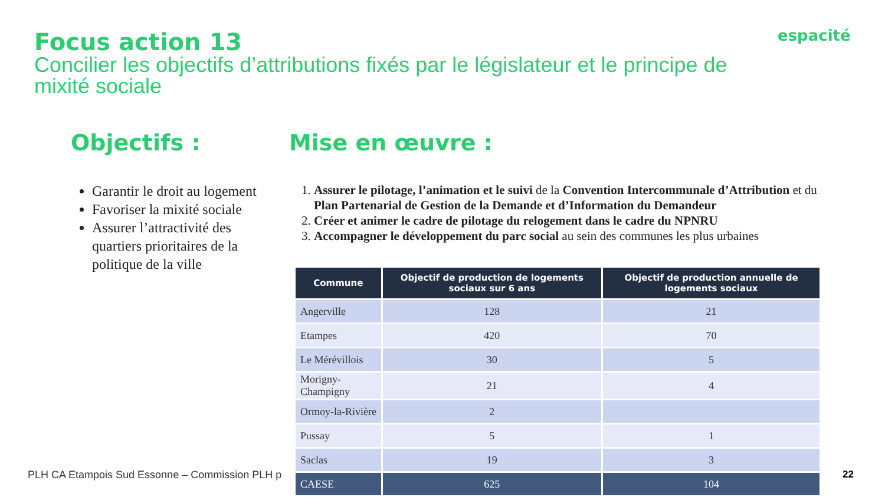Focus action 13
Concilier les objectifs d’attributions fixés par le législateur et le principe de mixité sociale
espacité
Objectifs :
Garantir le droit au logement
Favoriser la mixité sociale
Assurer l’attractivité des quartiers prioritaires de la politique de la ville
Mise en œuvre :
1. Assurer le pilotage, l’animation et le suivi de la Convention Intercommunale d’Attribution et du Plan Partenarial de Gestion de la Demande et d’Information du Demandeur
2. Créer et animer le cadre de pilotage du relogement dans le cadre du NPNRU
3. Accompagner le développement du parc social au sein des communes les plus urbaines
PLH CA Etampois Sud Essonne – Commission PLH p
| Commune | Objectif de production de logements sociaux sur 6 ans | Objectif de production annuelle de logements sociaux |
| --- | --- | --- |
| Angerville | 128 | 21 |
| Etampes | 420 | 70 |
| Le Mérévillois | 30 | 5 |
| Morigny-Champigny | 21 | 4 |
| Ormoy-la-Rivière | 2 | |
| Pussay | 5 | 1 |
| Saclas | 19 | 3 |
| CAESE | 625 | 104 |
22